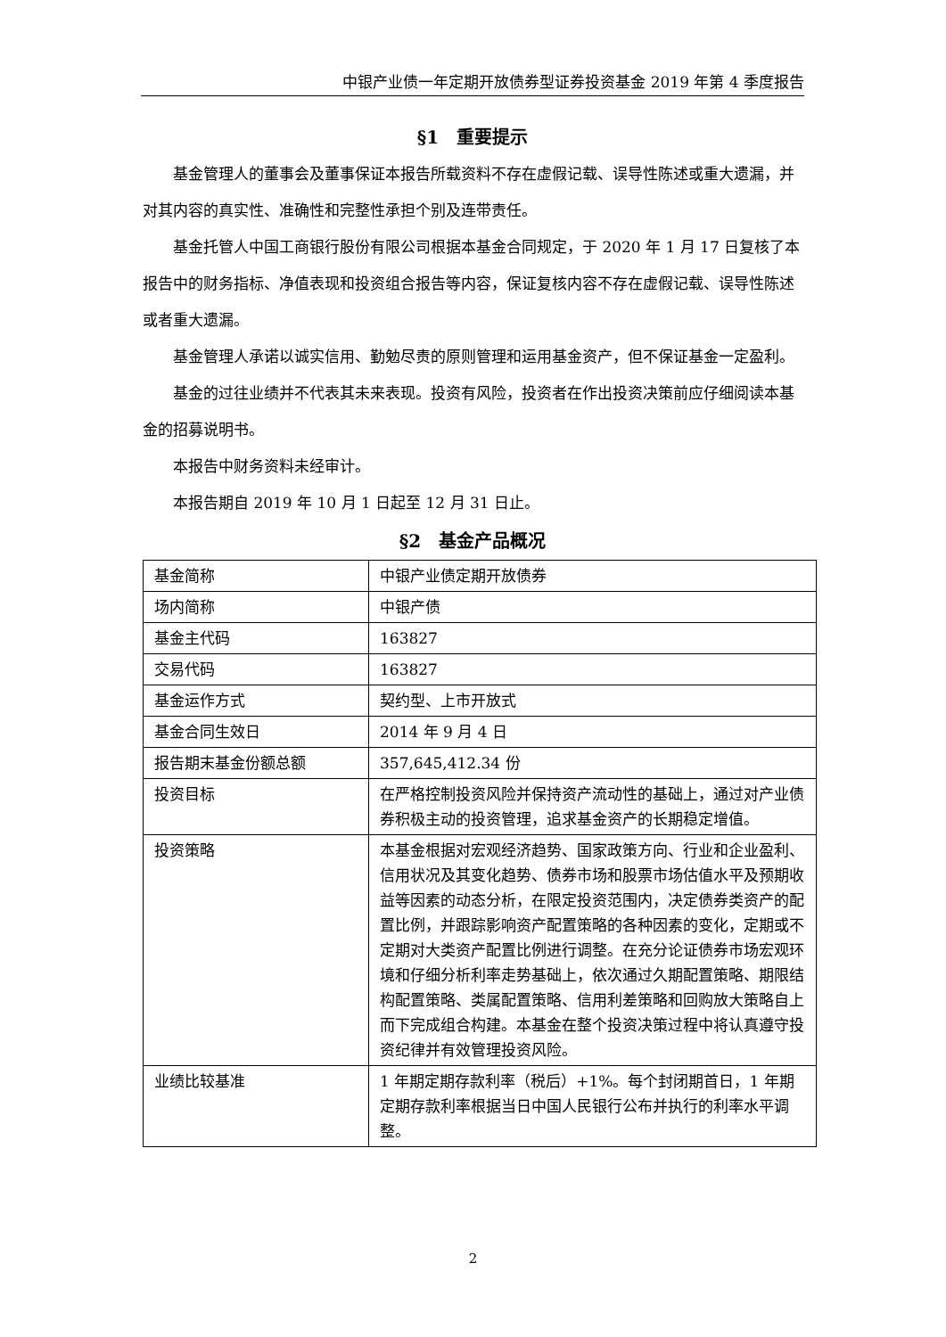中银产业债一年定期开放债券型证券投资基金 2019 年第 4 季度报告
§1　重要提示
基金管理人的董事会及董事保证本报告所载资料不存在虚假记载、误导性陈述或重大遗漏，并对其内容的真实性、准确性和完整性承担个别及连带责任。
基金托管人中国工商银行股份有限公司根据本基金合同规定，于 2020 年 1 月 17 日复核了本报告中的财务指标、净值表现和投资组合报告等内容，保证复核内容不存在虚假记载、误导性陈述或者重大遗漏。
基金管理人承诺以诚实信用、勤勉尽责的原则管理和运用基金资产，但不保证基金一定盈利。
基金的过往业绩并不代表其未来表现。投资有风险，投资者在作出投资决策前应仔细阅读本基金的招募说明书。
本报告中财务资料未经审计。
本报告期自 2019 年 10 月 1 日起至 12 月 31 日止。
§2　基金产品概况
| 基金简称 | 中银产业债定期开放债券 |
| 场内简称 | 中银产债 |
| 基金主代码 | 163827 |
| 交易代码 | 163827 |
| 基金运作方式 | 契约型、上市开放式 |
| 基金合同生效日 | 2014 年 9 月 4 日 |
| 报告期末基金份额总额 | 357,645,412.34 份 |
| 投资目标 | 在严格控制投资风险并保持资产流动性的基础上，通过对产业债券积极主动的投资管理，追求基金资产的长期稳定增值。 |
| 投资策略 | 本基金根据对宏观经济趋势、国家政策方向、行业和企业盈利、信用状况及其变化趋势、债券市场和股票市场估值水平及预期收益等因素的动态分析，在限定投资范围内，决定债券类资产的配置比例，并跟踪影响资产配置策略的各种因素的变化，定期或不定期对大类资产配置比例进行调整。在充分论证债券市场宏观环境和仔细分析利率走势基础上，依次通过久期配置策略、期限结构配置策略、类属配置策略、信用利差策略和回购放大策略自上而下完成组合构建。本基金在整个投资决策过程中将认真遵守投资纪律并有效管理投资风险。 |
| 业绩比较基准 | 1 年期定期存款利率（税后）+1%。每个封闭期首日，1 年期定期存款利率根据当日中国人民银行公布并执行的利率水平调整。 |
2